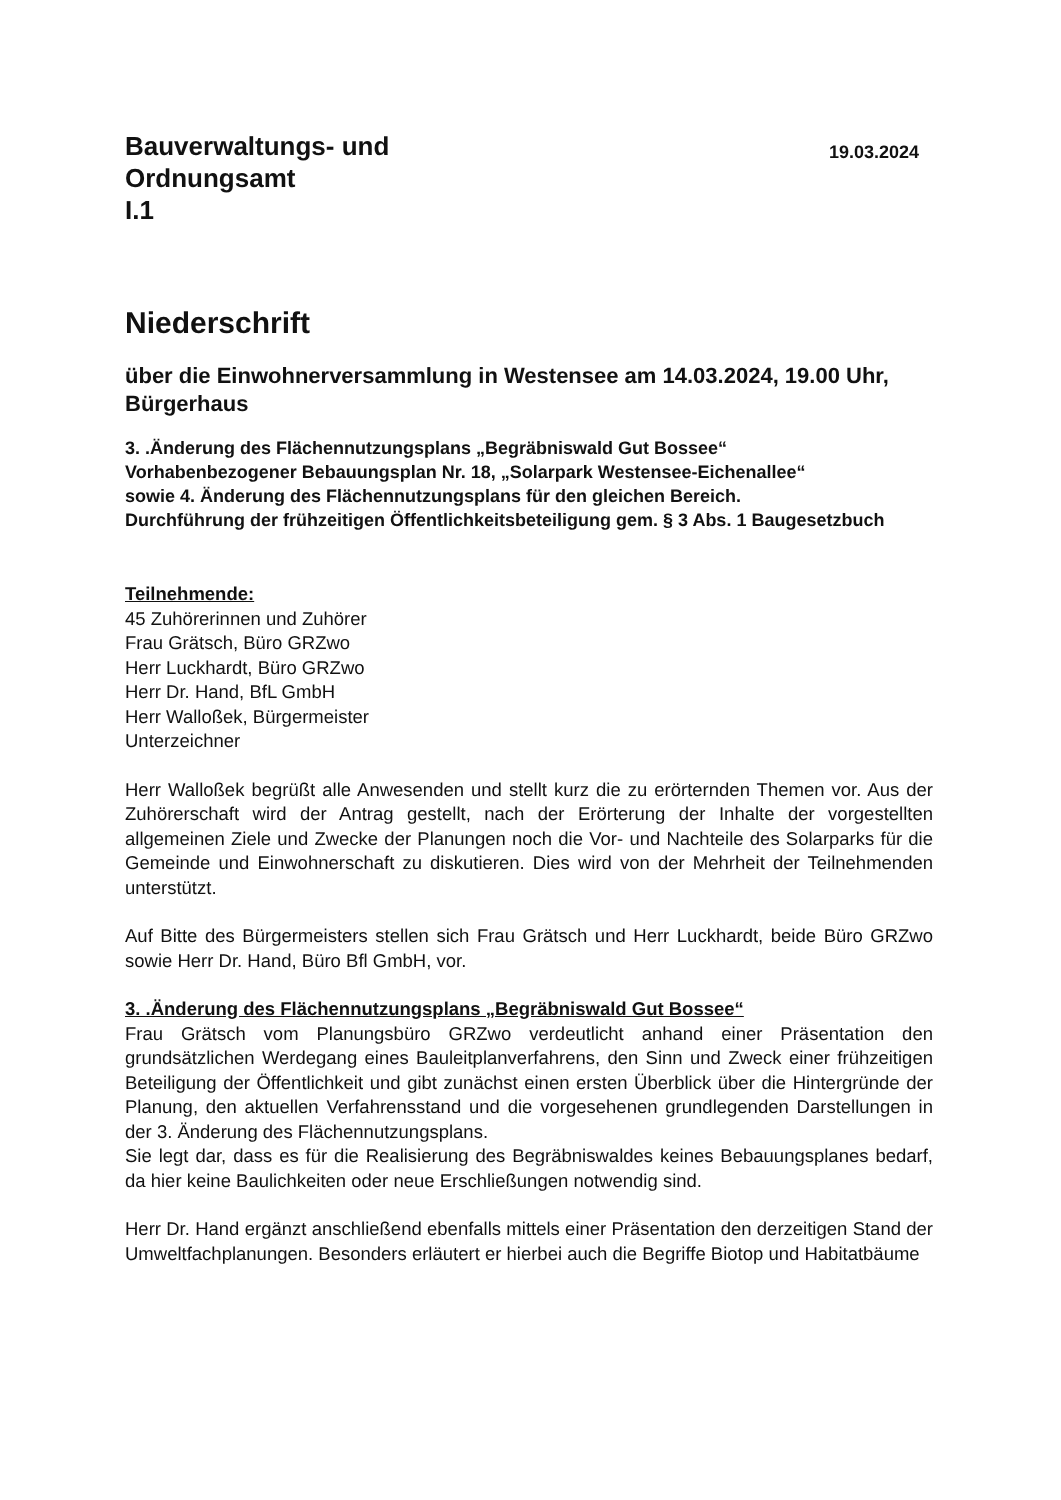Bauverwaltungs- und
Ordnungsamt
I.1
19.03.2024
Niederschrift
über die Einwohnerversammlung in Westensee am 14.03.2024, 19.00 Uhr, Bürgerhaus
3. .Änderung des Flächennutzungsplans „Begräbniswald Gut Bossee“
Vorhabenbezogener Bebauungsplan Nr. 18, „Solarpark Westensee-Eichenallee“
sowie 4. Änderung des Flächennutzungsplans für den gleichen Bereich.
Durchführung der frühzeitigen Öffentlichkeitsbeteiligung gem. § 3 Abs. 1 Baugesetzbuch
Teilnehmende:
45 Zuhörerinnen und Zuhörer
Frau Grätsch, Büro GRZwo
Herr Luckhardt, Büro GRZwo
Herr Dr. Hand, BfL GmbH
Herr Walloßek, Bürgermeister
Unterzeichner
Herr Walloßek begrüßt alle Anwesenden und stellt kurz die zu erörternden Themen vor. Aus der Zuhörerschaft wird der Antrag gestellt, nach der Erörterung der Inhalte der vorgestellten allgemeinen Ziele und Zwecke der Planungen noch die Vor- und Nachteile des Solarparks für die Gemeinde und Einwohnerschaft zu diskutieren. Dies wird von der Mehrheit der Teilnehmenden unterstützt.
Auf Bitte des Bürgermeisters stellen sich Frau Grätsch und Herr Luckhardt, beide Büro GRZwo sowie Herr Dr. Hand, Büro Bfl GmbH, vor.
3. .Änderung des Flächennutzungsplans „Begräbniswald Gut Bossee“
Frau Grätsch vom Planungsbüro GRZwo verdeutlicht anhand einer Präsentation den grundsätzlichen Werdegang eines Bauleitplanverfahrens, den Sinn und Zweck einer frühzeitigen Beteiligung der Öffentlichkeit und gibt zunächst einen ersten Überblick über die Hintergründe der Planung, den aktuellen Verfahrensstand und die vorgesehenen grundlegenden Darstellungen in der 3. Änderung des Flächennutzungsplans.
Sie legt dar, dass es für die Realisierung des Begräbniswaldes keines Bebauungsplanes bedarf, da hier keine Baulichkeiten oder neue Erschließungen notwendig sind.
Herr Dr. Hand ergänzt anschließend ebenfalls mittels einer Präsentation den derzeitigen Stand der Umweltfachplanungen. Besonders erläutert er hierbei auch die Begriffe Biotop und Habitatbäume